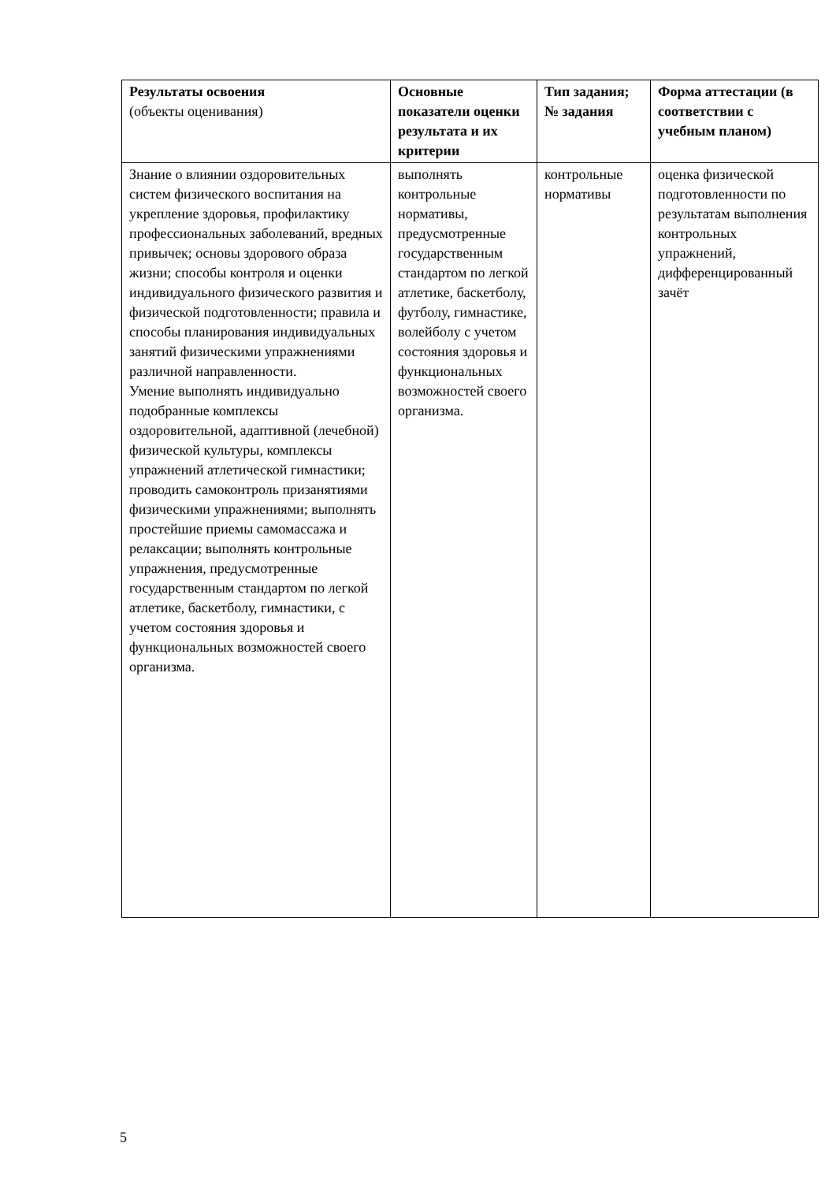| Результаты освоения (объекты оценивания) | Основные показатели оценки результата и их критерии | Тип задания; № задания | Форма аттестации (в соответствии с учебным планом) |
| --- | --- | --- | --- |
| Знание о влиянии оздоровительных систем физического воспитания на укрепление здоровья, профилактику профессиональных заболеваний, вредных привычек; основы здорового образа жизни; способы контроля и оценки индивидуального физического развития и физической подготовленности; правила и способы планирования индивидуальных занятий физическими упражнениями различной направленности. Умение выполнять индивидуально подобранные комплексы оздоровительной, адаптивной (лечебной) физической культуры, комплексы упражнений атлетической гимнастики; проводить самоконтроль призанятиями физическими упражнениями; выполнять простейшие приемы самомассажа и релаксации; выполнять контрольные упражнения, предусмотренные государственным стандартом по легкой атлетике, баскетболу, гимнастики, с учетом состояния здоровья и функциональных возможностей своего организма. | выполнять контрольные нормативы, предусмотренные государственным стандартом по легкой атлетике, баскетболу, футболу, гимнастике, волейболу с учетом состояния здоровья и функциональных возможностей своего организма. | контрольные нормативы | оценка физической подготовленности по результатам выполнения контрольных упражнений, дифференцированный зачёт |
5